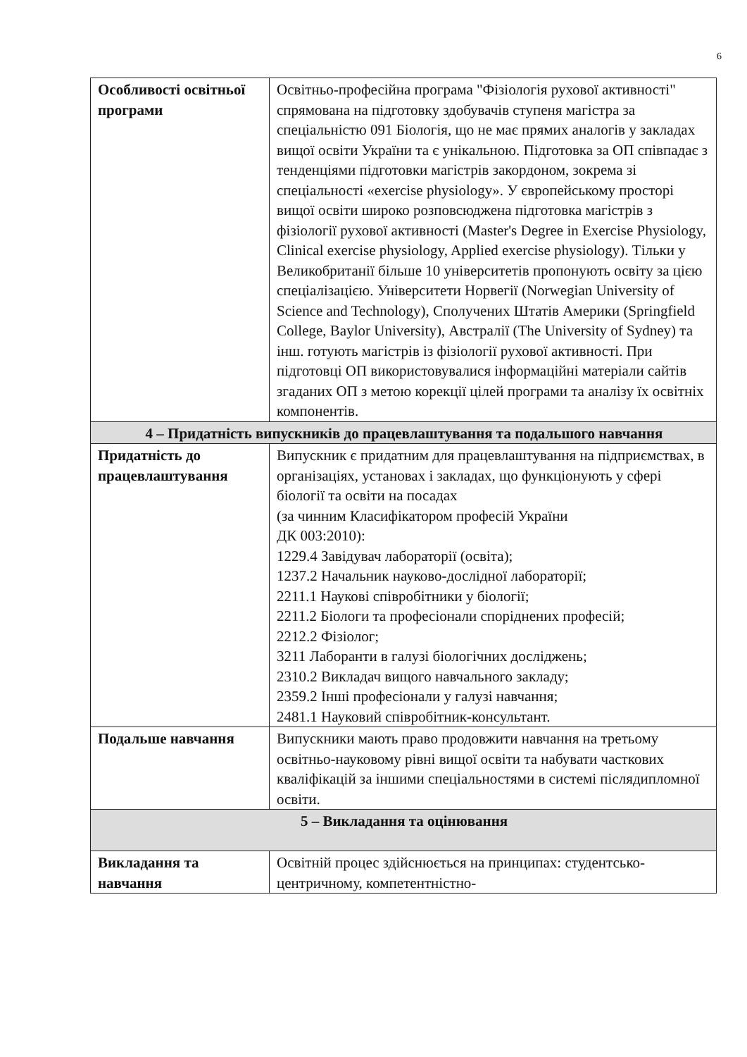6
| Особливості освітньої програми | Освітньо-професійна програма "Фізіологія рухової активності" спрямована на підготовку здобувачів ступеня магістра за спеціальністю 091 Біологія, що не має прямих аналогів у закладах вищої освіти України та є унікальною. Підготовка за ОП співпадає з тенденціями підготовки магістрів закордоном, зокрема зі спеціальності «exercise physiology». У європейському просторі вищої освіти широко розповсюджена підготовка магістрів з фізіології рухової активності (Master's Degree in Exercise Physiology, Clinical exercise physiology, Applied exercise physiology). Тільки у Великобританії більше 10 університетів пропонують освіту за цією спеціалізацією. Університети Норвегії (Norwegian University of Science and Technology), Сполучених Штатів Америки (Springfield College, Baylor University), Австралії (The University of Sydney) та інш. готують магістрів із фізіології рухової активності. При підготовці ОП використовувалися інформаційні матеріали сайтів згаданих ОП з метою корекції цілей програми та аналізу їх освітніх компонентів. |
| 4 – Придатність випускників до працевлаштування та подальшого навчання | |
| Придатність до працевлаштування | Випускник є придатним для працевлаштування на підприємствах, в організаціях, установах і закладах, що функціонують у сфері біології та освіти на посадах (за чинним Класифікатором професій України ДК 003:2010): 1229.4 Завідувач лабораторії (освіта); 1237.2 Начальник науково-дослідної лабораторії; 2211.1 Наукові співробітники у біології; 2211.2 Біологи та професіонали споріднених професій; 2212.2 Фізіолог; 3211 Лаборанти в галузі біологічних досліджень; 2310.2 Викладач вищого навчального закладу; 2359.2 Інші професіонали у галузі навчання; 2481.1 Науковий співробітник-консультант. |
| Подальше навчання | Випускники мають право продовжити навчання на третьому освітньо-науковому рівні вищої освіти та набувати часткових кваліфікацій за іншими спеціальностями в системі післядипломної освіти. |
| 5 – Викладання та оцінювання | |
| Викладання та навчання | Освітній процес здійснюється на принципах: студентсько-центричному, компетентністно- |